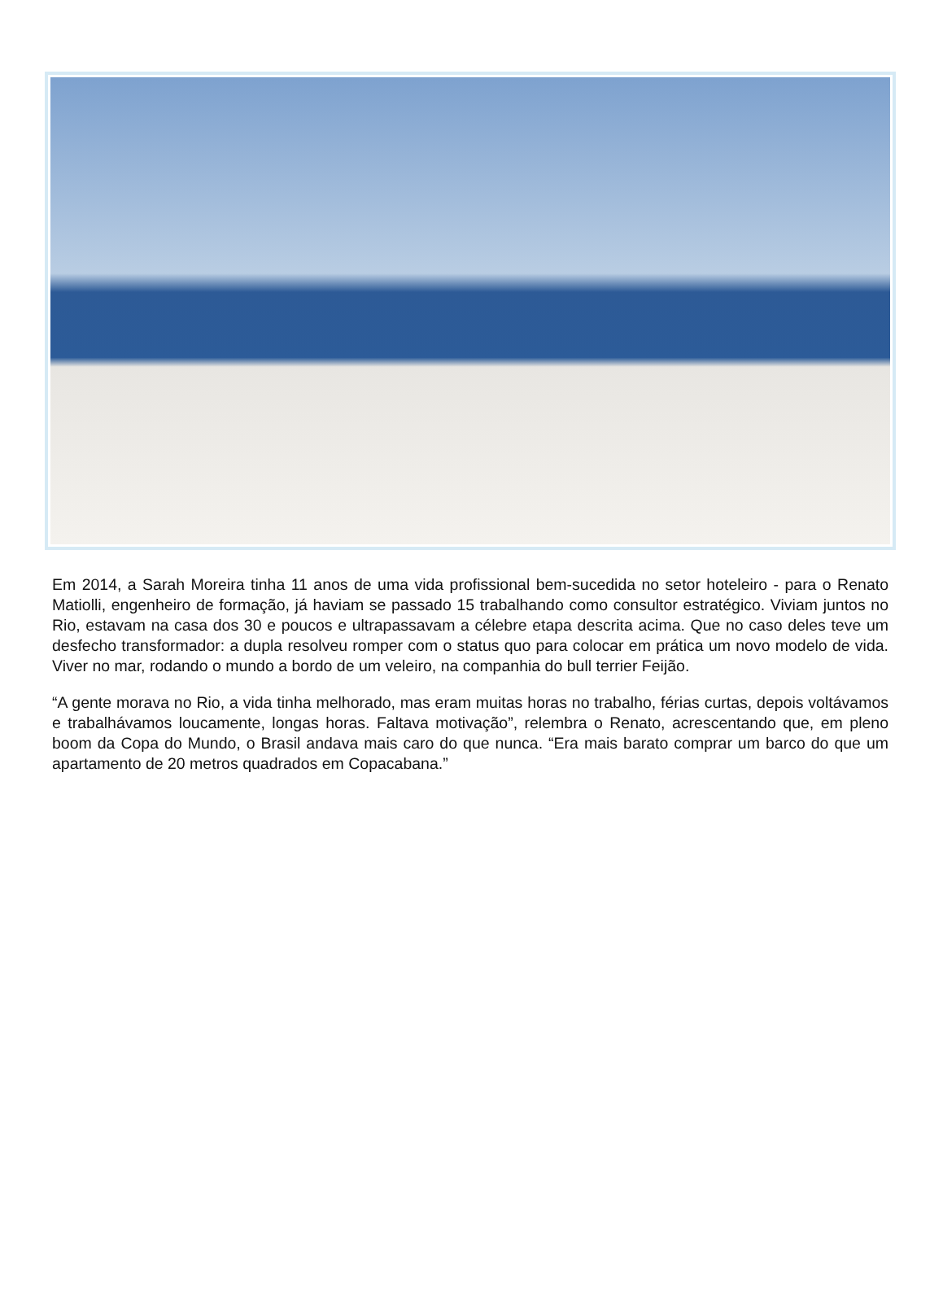Em 2014, a Sarah Moreira tinha 11 anos de uma vida profissional bem-sucedida no setor hoteleiro - para o Renato Matiolli, engenheiro de formação, já haviam se passado 15 trabalhando como consultor estratégico. Viviam juntos no Rio, estavam na casa dos 30 e poucos e ultrapassavam a célebre etapa descrita acima. Que no caso deles teve um desfecho transformador: a dupla resolveu romper com o status quo para colocar em prática um novo modelo de vida. Viver no mar, rodando o mundo a bordo de um veleiro, na companhia do bull terrier Feijão.
“A gente morava no Rio, a vida tinha melhorado, mas eram muitas horas no trabalho, férias curtas, depois voltávamos e trabalhávamos loucamente, longas horas. Faltava motivação”, relembra o Renato, acrescentando que, em pleno boom da Copa do Mundo, o Brasil andava mais caro do que nunca. “Era mais barato comprar um barco do que um apartamento de 20 metros quadrados em Copacabana.”